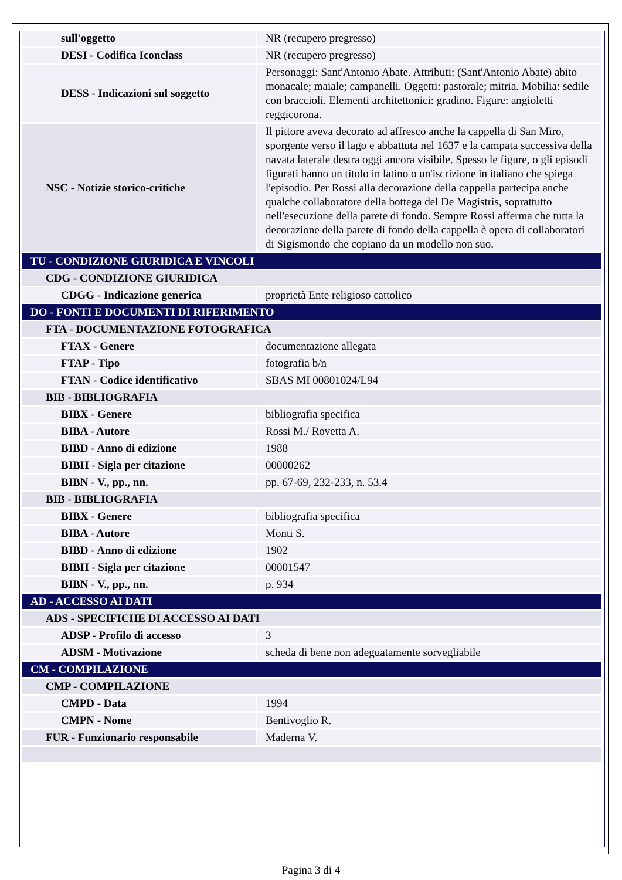| sull'oggetto | NR (recupero pregresso) |
| DESI - Codifica Iconclass | NR (recupero pregresso) |
| DESS - Indicazioni sul soggetto | Personaggi: Sant'Antonio Abate. Attributi: (Sant'Antonio Abate) abito monacale; maiale; campanelli. Oggetti: pastorale; mitria. Mobilia: sedile con braccioli. Elementi architettonici: gradino. Figure: angioletti reggicorona. |
| NSC - Notizie storico-critiche | Il pittore aveva decorato ad affresco anche la cappella di San Miro, sporgente verso il lago e abbattuta nel 1637 e la campata successiva della navata laterale destra oggi ancora visibile. Spesso le figure, o gli episodi figurati hanno un titolo in latino o un'iscrizione in italiano che spiega l'episodio. Per Rossi alla decorazione della cappella partecipa anche qualche collaboratore della bottega del De Magistris, soprattutto nell'esecuzione della parete di fondo. Sempre Rossi afferma che tutta la decorazione della parete di fondo della cappella è opera di collaboratori di Sigismondo che copiano da un modello non suo. |
| TU - CONDIZIONE GIURIDICA E VINCOLI | |
| CDG - CONDIZIONE GIURIDICA | |
| CDGG - Indicazione generica | proprietà Ente religioso cattolico |
| DO - FONTI E DOCUMENTI DI RIFERIMENTO | |
| FTA - DOCUMENTAZIONE FOTOGRAFICA | |
| FTAX - Genere | documentazione allegata |
| FTAP - Tipo | fotografia b/n |
| FTAN - Codice identificativo | SBAS MI 00801024/L94 |
| BIB - BIBLIOGRAFIA | |
| BIBX - Genere | bibliografia specifica |
| BIBA - Autore | Rossi M./ Rovetta A. |
| BIBD - Anno di edizione | 1988 |
| BIBH - Sigla per citazione | 00000262 |
| BIBN - V., pp., nn. | pp. 67-69, 232-233, n. 53.4 |
| BIB - BIBLIOGRAFIA | |
| BIBX - Genere | bibliografia specifica |
| BIBA - Autore | Monti S. |
| BIBD - Anno di edizione | 1902 |
| BIBH - Sigla per citazione | 00001547 |
| BIBN - V., pp., nn. | p. 934 |
| AD - ACCESSO AI DATI | |
| ADS - SPECIFICHE DI ACCESSO AI DATI | |
| ADSP - Profilo di accesso | 3 |
| ADSM - Motivazione | scheda di bene non adeguatamente sorvegliabile |
| CM - COMPILAZIONE | |
| CMP - COMPILAZIONE | |
| CMPD - Data | 1994 |
| CMPN - Nome | Bentivoglio R. |
| FUR - Funzionario responsabile | Maderna V. |
Pagina 3 di 4